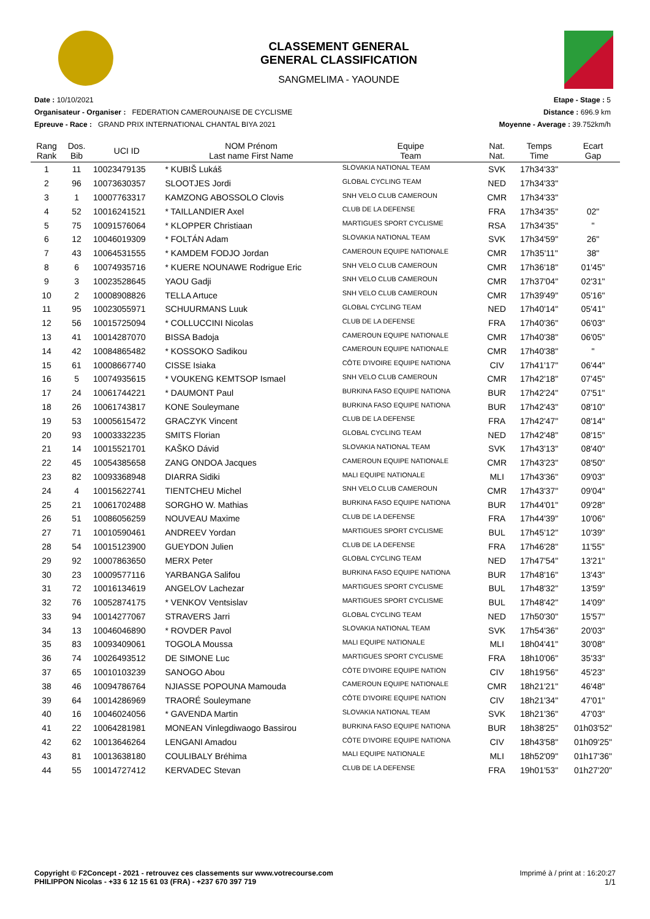CLASSEMENT GENERAL
GENERAL CLASSIFICATION
SANGMELIMA - YAOUNDE
Date : 10/10/2021
Organisateur - Organiser : FEDERATION CAMEROUNAISE DE CYCLISME
Epreuve - Race : GRAND PRIX INTERNATIONAL CHANTAL BIYA 2021
Etape - Stage : 5
Distance : 696.9 km
Moyenne - Average : 39.752km/h
| Rang Rank | Dos. Bib | UCI ID | NOM Prénom Last name First Name | Equipe Team | Nat. Nat. | Temps Time | Ecart Gap |
| --- | --- | --- | --- | --- | --- | --- | --- |
| 1 | 11 | 10023479135 | * KUBIŠ Lukáš | SLOVAKIA NATIONAL TEAM | SVK | 17h34'33" | |
| 2 | 96 | 10073630357 | SLOOTJES Jordi | GLOBAL CYCLING TEAM | NED | 17h34'33" | |
| 3 | 1 | 10007763317 | KAMZONG ABOSSOLO Clovis | SNH VELO CLUB CAMEROUN | CMR | 17h34'33" | |
| 4 | 52 | 10016241521 | * TAILLANDIER Axel | CLUB DE LA DEFENSE | FRA | 17h34'35" | 02" |
| 5 | 75 | 10091576064 | * KLOPPER Christiaan | MARTIGUES SPORT CYCLISME | RSA | 17h34'35" | " |
| 6 | 12 | 10046019309 | * FOLTÁN Adam | SLOVAKIA NATIONAL TEAM | SVK | 17h34'59" | 26" |
| 7 | 43 | 10064531555 | * KAMDEM FODJO Jordan | CAMEROUN EQUIPE NATIONALE | CMR | 17h35'11" | 38" |
| 8 | 6 | 10074935716 | * KUERE NOUNAWE Rodrigue Eric | SNH VELO CLUB CAMEROUN | CMR | 17h36'18" | 01'45" |
| 9 | 3 | 10023528645 | YAOU Gadji | SNH VELO CLUB CAMEROUN | CMR | 17h37'04" | 02'31" |
| 10 | 2 | 10008908826 | TELLA Artuce | SNH VELO CLUB CAMEROUN | CMR | 17h39'49" | 05'16" |
| 11 | 95 | 10023055971 | SCHUURMANS Luuk | GLOBAL CYCLING TEAM | NED | 17h40'14" | 05'41" |
| 12 | 56 | 10015725094 | * COLLUCCINI Nicolas | CLUB DE LA DEFENSE | FRA | 17h40'36" | 06'03" |
| 13 | 41 | 10014287070 | BISSA Badoja | CAMEROUN EQUIPE NATIONALE | CMR | 17h40'38" | 06'05" |
| 14 | 42 | 10084865482 | * KOSSOKO Sadikou | CAMEROUN EQUIPE NATIONALE | CMR | 17h40'38" | " |
| 15 | 61 | 10008667740 | CISSE Isiaka | CÔTE D'IVOIRE EQUIPE NATIONA | CIV | 17h41'17" | 06'44" |
| 16 | 5 | 10074935615 | * VOUKENG KEMTSOP Ismael | SNH VELO CLUB CAMEROUN | CMR | 17h42'18" | 07'45" |
| 17 | 24 | 10061744221 | * DAUMONT Paul | BURKINA FASO EQUIPE NATIONA | BUR | 17h42'24" | 07'51" |
| 18 | 26 | 10061743817 | KONE Souleymane | BURKINA FASO EQUIPE NATIONA | BUR | 17h42'43" | 08'10" |
| 19 | 53 | 10005615472 | GRACZYK Vincent | CLUB DE LA DEFENSE | FRA | 17h42'47" | 08'14" |
| 20 | 93 | 10003332235 | SMITS Florian | GLOBAL CYCLING TEAM | NED | 17h42'48" | 08'15" |
| 21 | 14 | 10015521701 | KAŠKO Dávid | SLOVAKIA NATIONAL TEAM | SVK | 17h43'13" | 08'40" |
| 22 | 45 | 10054385658 | ZANG ONDOA Jacques | CAMEROUN EQUIPE NATIONALE | CMR | 17h43'23" | 08'50" |
| 23 | 82 | 10093368948 | DIARRA Sidiki | MALI EQUIPE NATIONALE | MLI | 17h43'36" | 09'03" |
| 24 | 4 | 10015622741 | TIENTCHEU Michel | SNH VELO CLUB CAMEROUN | CMR | 17h43'37" | 09'04" |
| 25 | 21 | 10061702488 | SORGHO W. Mathias | BURKINA FASO EQUIPE NATIONA | BUR | 17h44'01" | 09'28" |
| 26 | 51 | 10086056259 | NOUVEAU Maxime | CLUB DE LA DEFENSE | FRA | 17h44'39" | 10'06" |
| 27 | 71 | 10010590461 | ANDREEV Yordan | MARTIGUES SPORT CYCLISME | BUL | 17h45'12" | 10'39" |
| 28 | 54 | 10015123900 | GUEYDON Julien | CLUB DE LA DEFENSE | FRA | 17h46'28" | 11'55" |
| 29 | 92 | 10007863650 | MERX Peter | GLOBAL CYCLING TEAM | NED | 17h47'54" | 13'21" |
| 30 | 23 | 10009577116 | YARBANGA Salifou | BURKINA FASO EQUIPE NATIONA | BUR | 17h48'16" | 13'43" |
| 31 | 72 | 10016134619 | ANGELOV Lachezar | MARTIGUES SPORT CYCLISME | BUL | 17h48'32" | 13'59" |
| 32 | 76 | 10052874175 | * VENKOV Ventsislav | MARTIGUES SPORT CYCLISME | BUL | 17h48'42" | 14'09" |
| 33 | 94 | 10014277067 | STRAVERS Jarri | GLOBAL CYCLING TEAM | NED | 17h50'30" | 15'57" |
| 34 | 13 | 10046046890 | * ROVDER Pavol | SLOVAKIA NATIONAL TEAM | SVK | 17h54'36" | 20'03" |
| 35 | 83 | 10093409061 | TOGOLA Moussa | MALI EQUIPE NATIONALE | MLI | 18h04'41" | 30'08" |
| 36 | 74 | 10026493512 | DE SIMONE Luc | MARTIGUES SPORT CYCLISME | FRA | 18h10'06" | 35'33" |
| 37 | 65 | 10010103239 | SANOGO Abou | CÔTE D'IVOIRE EQUIPE NATION | CIV | 18h19'56" | 45'23" |
| 38 | 46 | 10094786764 | NJIASSE POPOUNA Mamouda | CAMEROUN EQUIPE NATIONALE | CMR | 18h21'21" | 46'48" |
| 39 | 64 | 10014286969 | TRAORÉ Souleymane | CÔTE D'IVOIRE EQUIPE NATION | CIV | 18h21'34" | 47'01" |
| 40 | 16 | 10046024056 | * GAVENDA Martin | SLOVAKIA NATIONAL TEAM | SVK | 18h21'36" | 47'03" |
| 41 | 22 | 10064281981 | MONEAN Vinlegdiwaogo Bassirou | BURKINA FASO EQUIPE NATIONA | BUR | 18h38'25" | 01h03'52" |
| 42 | 62 | 10013646264 | LENGANI Amadou | CÔTE D'IVOIRE EQUIPE NATIONA | CIV | 18h43'58" | 01h09'25" |
| 43 | 81 | 10013638180 | COULIBALY Bréhima | MALI EQUIPE NATIONALE | MLI | 18h52'09" | 01h17'36" |
| 44 | 55 | 10014727412 | KERVADEC Stevan | CLUB DE LA DEFENSE | FRA | 19h01'53" | 01h27'20" |
Copyright © F2Concept - 2021 - retrouvez ces classements sur www.votrecourse.com
PHILIPPON Nicolas - +33 6 12 15 61 03 (FRA) - +237 670 397 719
Imprimé à / print at : 16:20:27
1/1